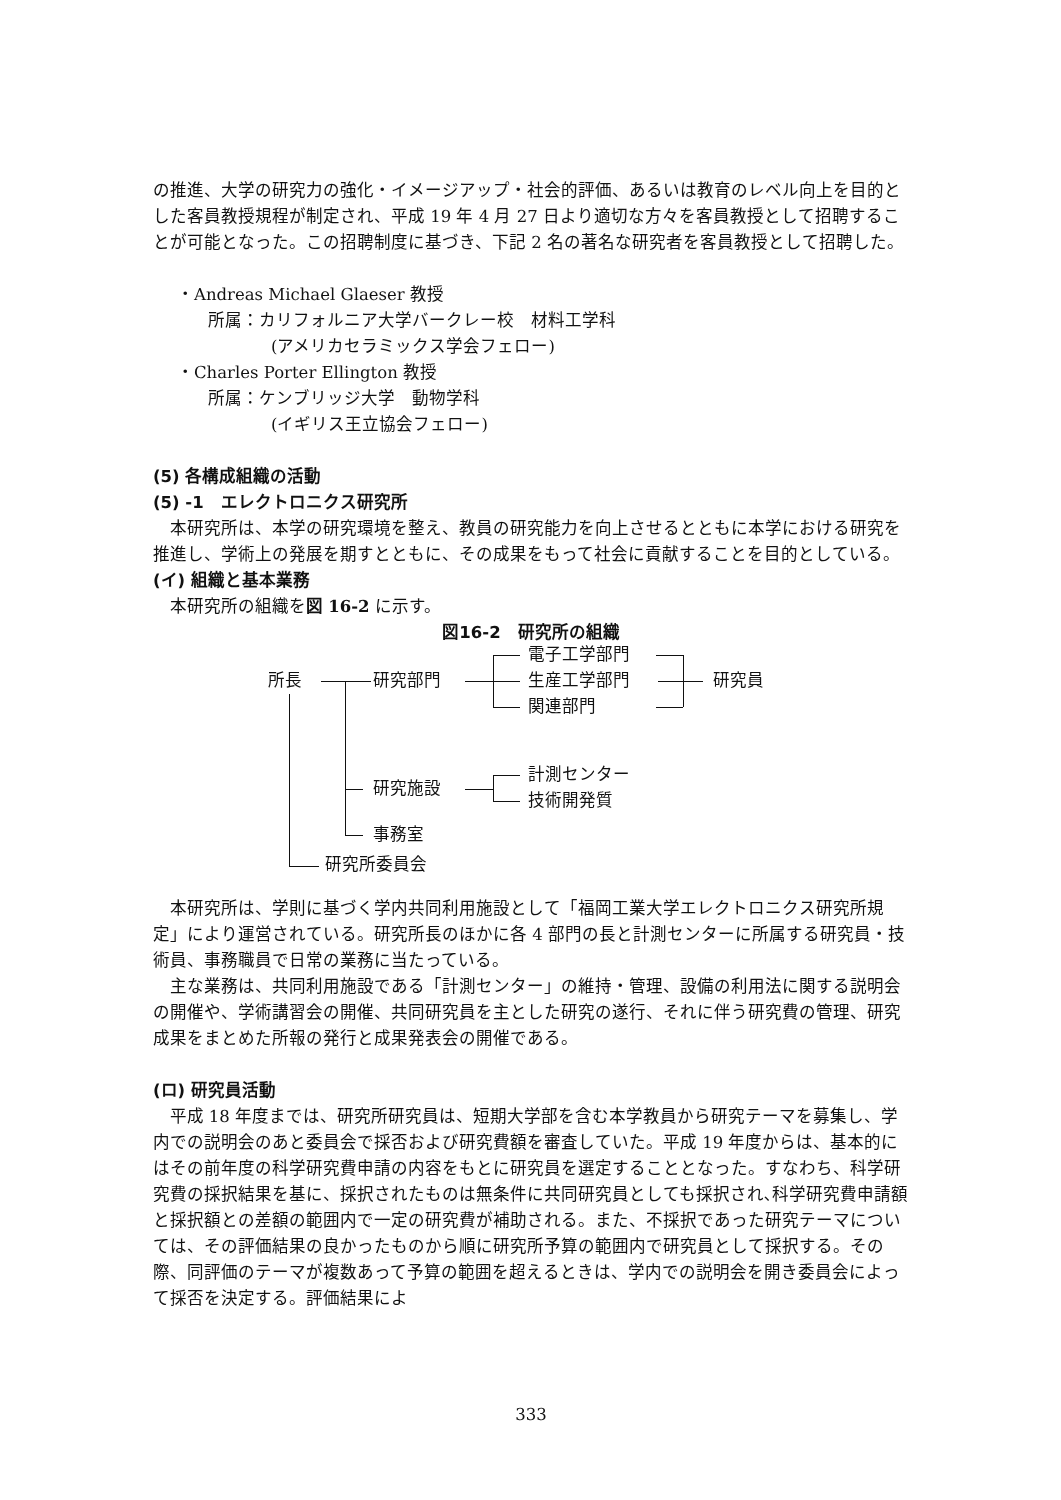の推進、大学の研究力の強化・イメージアップ・社会的評価、あるいは教育のレベル向上を目的とした客員教授規程が制定され、平成 19 年 4 月 27 日より適切な方々を客員教授として招聘することが可能となった。この招聘制度に基づき、下記 2 名の著名な研究者を客員教授として招聘した。
・Andreas Michael Glaeser 教授
所属：カリフォルニア大学バークレー校　材料工学科
(アメリカセラミックス学会フェロー)
・Charles Porter Ellington 教授
所属：ケンブリッジ大学　動物学科
(イギリス王立協会フェロー)
(5) 各構成組織の活動
(5) -1　エレクトロニクス研究所
本研究所は、本学の研究環境を整え、教員の研究能力を向上させるとともに本学における研究を推進し、学術上の発展を期すとともに、その成果をもって社会に貢献することを目的としている。
(イ) 組織と基本業務
本研究所の組織を図 16-2 に示す。
図16-2　研究所の組織
所長 研究部門
電子工学部門
生産工学部門
関連部門
研究員
研究施設
計測センター
技術開発質
事務室
研究所委員会
本研究所は、学則に基づく学内共同利用施設として「福岡工業大学エレクトロニクス研究所規定」により運営されている。研究所長のほかに各 4 部門の長と計測センターに所属する研究員・技術員、事務職員で日常の業務に当たっている。
主な業務は、共同利用施設である「計測センター」の維持・管理、設備の利用法に関する説明会の開催や、学術講習会の開催、共同研究員を主とした研究の遂行、それに伴う研究費の管理、研究成果をまとめた所報の発行と成果発表会の開催である。
(ロ) 研究員活動
平成 18 年度までは、研究所研究員は、短期大学部を含む本学教員から研究テーマを募集し、学内での説明会のあと委員会で採否および研究費額を審査していた。平成 19 年度からは、基本的にはその前年度の科学研究費申請の内容をもとに研究員を選定することとなった。すなわち、科学研究費の採択結果を基に、採択されたものは無条件に共同研究員としても採択され､科学研究費申請額と採択額との差額の範囲内で一定の研究費が補助される。また、不採択であった研究テーマについては、その評価結果の良かったものから順に研究所予算の範囲内で研究員として採択する。その際、同評価のテーマが複数あって予算の範囲を超えるときは、学内での説明会を開き委員会によって採否を決定する。評価結果によ
333